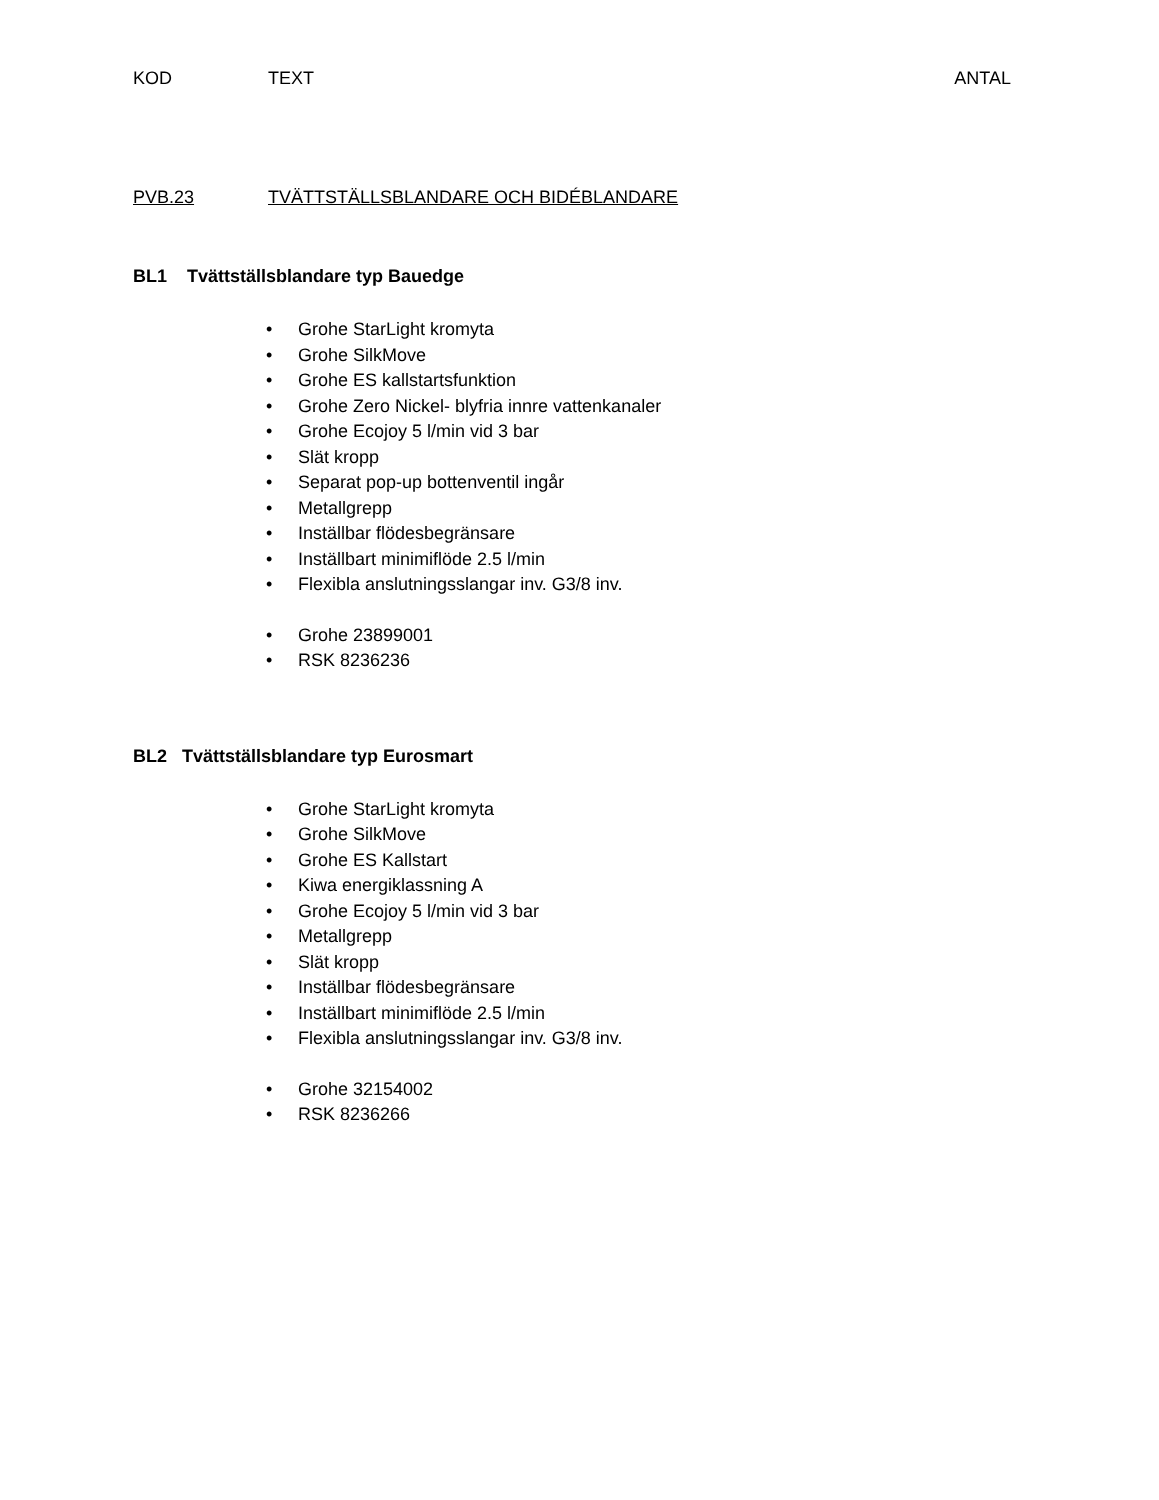KOD TEXT ANTAL
PVB.23 TVÄTTSTÄLLSBLANDARE OCH BIDÉBLANDARE
BL1 Tvättställsblandare typ Bauedge
• Grohe StarLight kromyta
• Grohe SilkMove
• Grohe ES kallstartsfunktion
• Grohe Zero Nickel- blyfria innre vattenkanaler
• Grohe Ecojoy 5 l/min vid 3 bar
• Slät kropp
• Separat pop-up bottenventil ingår
• Metallgrepp
• Inställbar flödesbegränsare
• Inställbart minimiflöde 2.5 l/min
• Flexibla anslutningsslangar inv. G3/8 inv.
• Grohe 23899001
• RSK 8236236
BL2 Tvättställsblandare typ Eurosmart
• Grohe StarLight kromyta
• Grohe SilkMove
• Grohe ES Kallstart
• Kiwa energiklassning A
• Grohe Ecojoy 5 l/min vid 3 bar
• Metallgrepp
• Slät kropp
• Inställbar flödesbegränsare
• Inställbart minimiflöde 2.5 l/min
• Flexibla anslutningsslangar inv. G3/8 inv.
• Grohe 32154002
• RSK 8236266